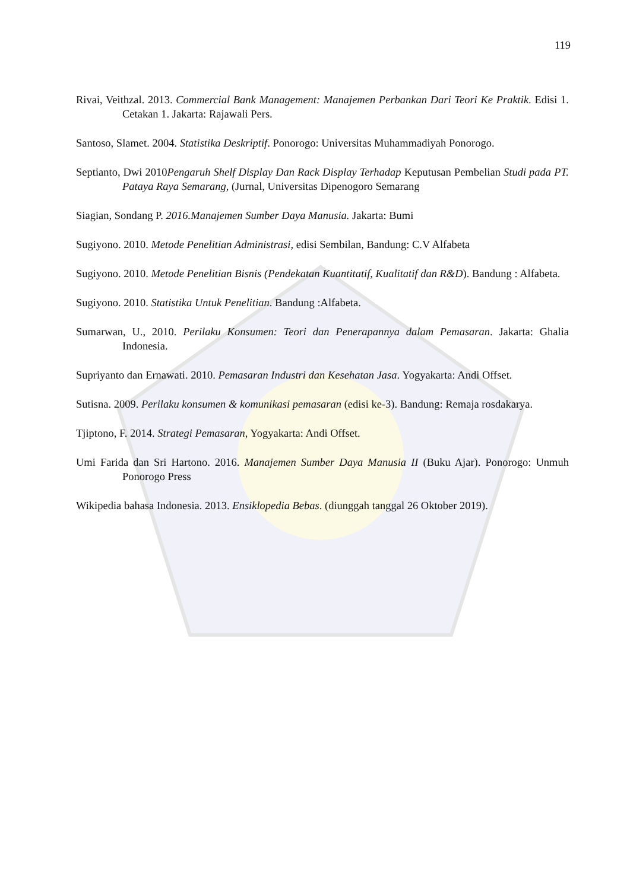119
Rivai, Veithzal. 2013. Commercial Bank Management: Manajemen Perbankan Dari Teori Ke Praktik. Edisi 1. Cetakan 1. Jakarta: Rajawali Pers.
Santoso, Slamet. 2004. Statistika Deskriptif. Ponorogo: Universitas Muhammadiyah Ponorogo.
Septianto, Dwi 2010Pengaruh Shelf Display Dan Rack Display Terhadap Keputusan Pembelian Studi pada PT. Pataya Raya Semarang, (Jurnal, Universitas Dipenogoro Semarang
Siagian, Sondang P. 2016.Manajemen Sumber Daya Manusia. Jakarta: Bumi
Sugiyono. 2010. Metode Penelitian Administrasi, edisi Sembilan, Bandung: C.V Alfabeta
Sugiyono. 2010. Metode Penelitian Bisnis (Pendekatan Kuantitatif, Kualitatif dan R&D). Bandung : Alfabeta.
Sugiyono. 2010. Statistika Untuk Penelitian. Bandung :Alfabeta.
Sumarwan, U., 2010. Perilaku Konsumen: Teori dan Penerapannya dalam Pemasaran. Jakarta: Ghalia Indonesia.
Supriyanto dan Ernawati. 2010. Pemasaran Industri dan Kesehatan Jasa. Yogyakarta: Andi Offset.
Sutisna. 2009. Perilaku konsumen & komunikasi pemasaran (edisi ke-3). Bandung: Remaja rosdakarya.
Tjiptono, F. 2014. Strategi Pemasaran, Yogyakarta: Andi Offset.
Umi Farida dan Sri Hartono. 2016. Manajemen Sumber Daya Manusia II (Buku Ajar). Ponorogo: Unmuh Ponorogo Press
Wikipedia bahasa Indonesia. 2013. Ensiklopedia Bebas. (diunggah tanggal 26 Oktober 2019).